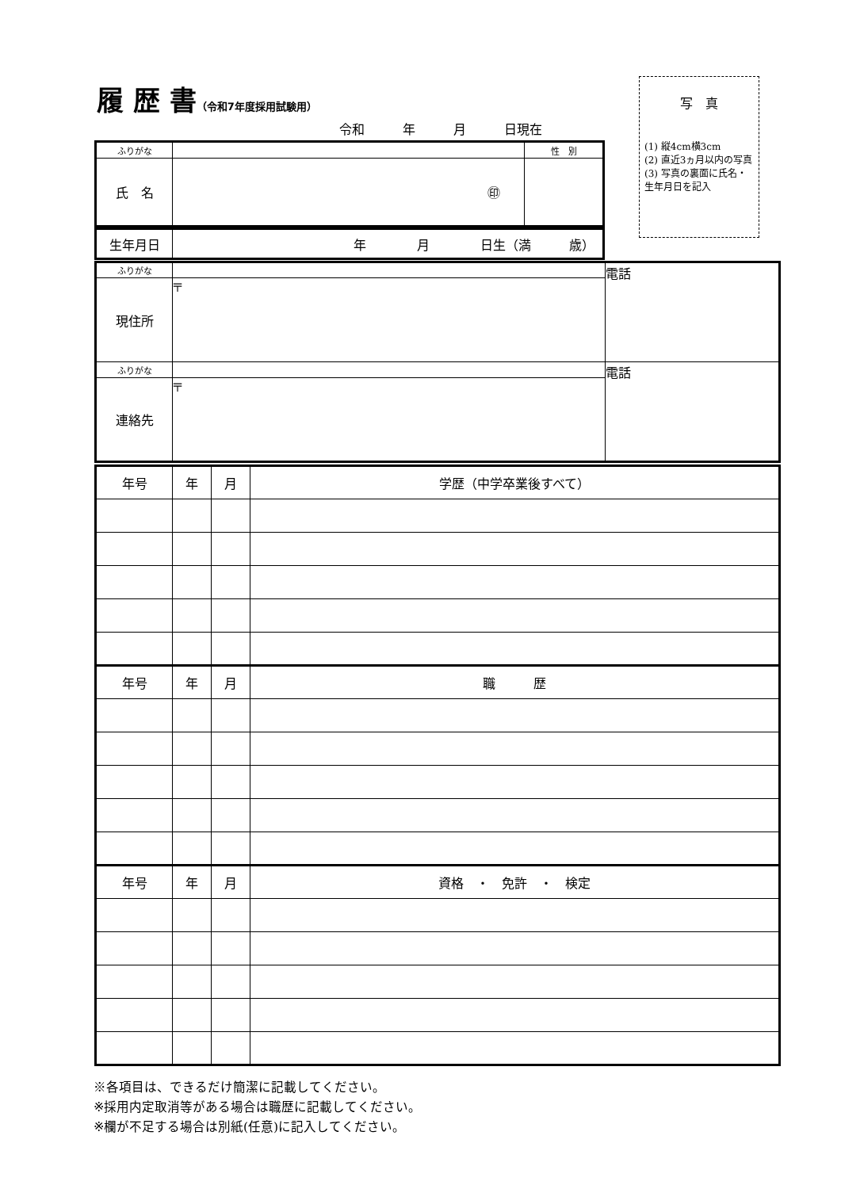履 歴 書（令和7年度採用試験用）
写　真
(1) 縦4cm横3cm
(2) 直近3ヵ月以内の写真
(3) 写真の裏面に氏名・生年月日を記入
令和　　　年　　　月　　　日現在
| ふりがな | | 性 別 |
| 氏 名 | ㊞ | |
| 生年月日 | 年 月 日生（満 歳） |
| ふりがな | | 電話 |
| 現住所 | 〒 | |
| ふりがな | | 電話 |
| 連絡先 | 〒 | |
| 年号 | 年 | 月 | 学歴（中学卒業後すべて） |
| 年号 | 年 | 月 | 職 歴 |
| 年号 | 年 | 月 | 資格 ・ 免許 ・ 検定 |
※各項目は、できるだけ簡潔に記載してください。
※採用内定取消等がある場合は職歴に記載してください。
※欄が不足する場合は別紙(任意)に記入してください。